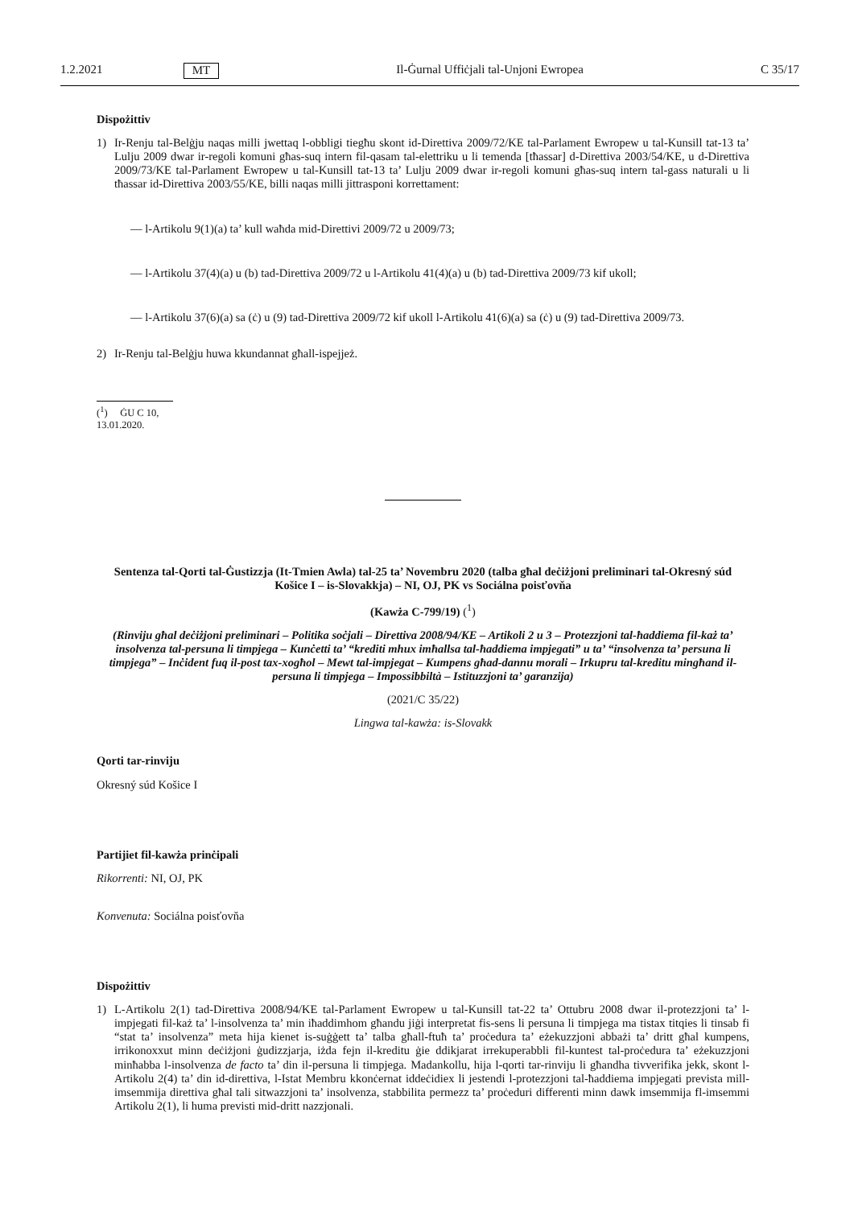1.2.2021 MT Il-Ġurnal Uffiċjali tal-Unjoni Ewropea C 35/17
Dispożittiv
1) Ir-Renju tal-Belġju naqas milli jwettaq l-obbligi tiegħu skont id-Direttiva 2009/72/KE tal-Parlament Ewropew u tal-Kunsill tat-13 ta’ Lulju 2009 dwar ir-regoli komuni għas-suq intern fil-qasam tal-elettriku u li temenda [tħassar] d-Direttiva 2003/54/KE, u d-Direttiva 2009/73/KE tal-Parlament Ewropew u tal-Kunsill tat-13 ta’ Lulju 2009 dwar ir-regoli komuni għas-suq intern tal-gass naturali u li tħassar id-Direttiva 2003/55/KE, billi naqas milli jittrasponi korrettament:
— l-Artikolu 9(1)(a) ta’ kull waħda mid-Direttivi 2009/72 u 2009/73;
— l-Artikolu 37(4)(a) u (b) tad-Direttiva 2009/72 u l-Artikolu 41(4)(a) u (b) tad-Direttiva 2009/73 kif ukoll;
— l-Artikolu 37(6)(a) sa (ċ) u (9) tad-Direttiva 2009/72 kif ukoll l-Artikolu 41(6)(a) sa (ċ) u (9) tad-Direttiva 2009/73.
2) Ir-Renju tal-Belġju huwa kkundannat għall-ispejjeż.
(<sup>1</sup>) ĠU C 10, 13.01.2020.
Sentenza tal-Qorti tal-Ġustizzja (It-Tmien Awla) tal-25 ta’ Novembru 2020 (talba għal deċiżjoni preliminari tal-Okresný súd Košice I – is-Slovakkja) – NI, OJ, PK vs Sociálna poisťovňa
(Kawża C-799/19) (<sup>1</sup>)
(Rinviju għal deċiżjoni preliminari – Politika soċjali – Direttiva 2008/94/KE – Artikoli 2 u 3 – Protezzjoni tal-ħaddiema fil-każ ta’ insolvenza tal-persuna li timpjega – Kunċetti ta’ “krediti mhux imħallsa tal-ħaddiema impjegati” u ta’ “insolvenza ta’ persuna li timpjega” – Inċident fuq il-post tax-xogħol – Mewt tal-impjegat – Kumpens għad-dannu morali – Irkupru tal-kreditu mingħand il-persuna li timpjega – Impossibbiltà – Istituzzjoni ta’ garanzija)
(2021/C 35/22)
Lingwa tal-kawża: is-Slovakk
Qorti tar-rinviju
Okresný súd Košice I
Partijiet fil-kawża prinċipali
Rikorrenti: NI, OJ, PK
Konvenuta: Sociálna poisťovňa
Dispożittiv
1) L-Artikolu 2(1) tad-Direttiva 2008/94/KE tal-Parlament Ewropew u tal-Kunsill tat-22 ta’ Ottubru 2008 dwar il-protezzjoni ta’ l-impjegati fil-każ ta’ l-insolvenza ta’ min iħaddimhom għandu jiġi interpretat fis-sens li persuna li timpjega ma tistax titqies li tinsab fi “stat ta’ insolvenza” meta hija kienet is-suġġett ta’ talba għall-ftuħ ta’ proċedura ta’ eżekuzzjoni abbażi ta’ dritt għal kumpens, irrikonoxxut minn deċiżjoni ġudizzjarja, iżda fejn il-kreditu ġie ddikjarat irrekuperabbli fil-kuntest tal-proċedura ta’ eżekuzzjoni minħabba l-insolvenza de facto ta’ din il-persuna li timpjega. Madankollu, hija l-qorti tar-rinviju li għandha tivverifika jekk, skont l-Artikolu 2(4) ta’ din id-direttiva, l-Istat Membru kkonċernat iddeċidiex li jestendi l-protezzjoni tal-ħaddiema impjegati prevista mill-imsemmija direttiva għal tali sitwazzjoni ta’ insolvenza, stabbilita permezz ta’ proċeduri differenti minn dawk imsemmija fl-imsemmi Artikolu 2(1), li huma previsti mid-dritt nazzjonali.